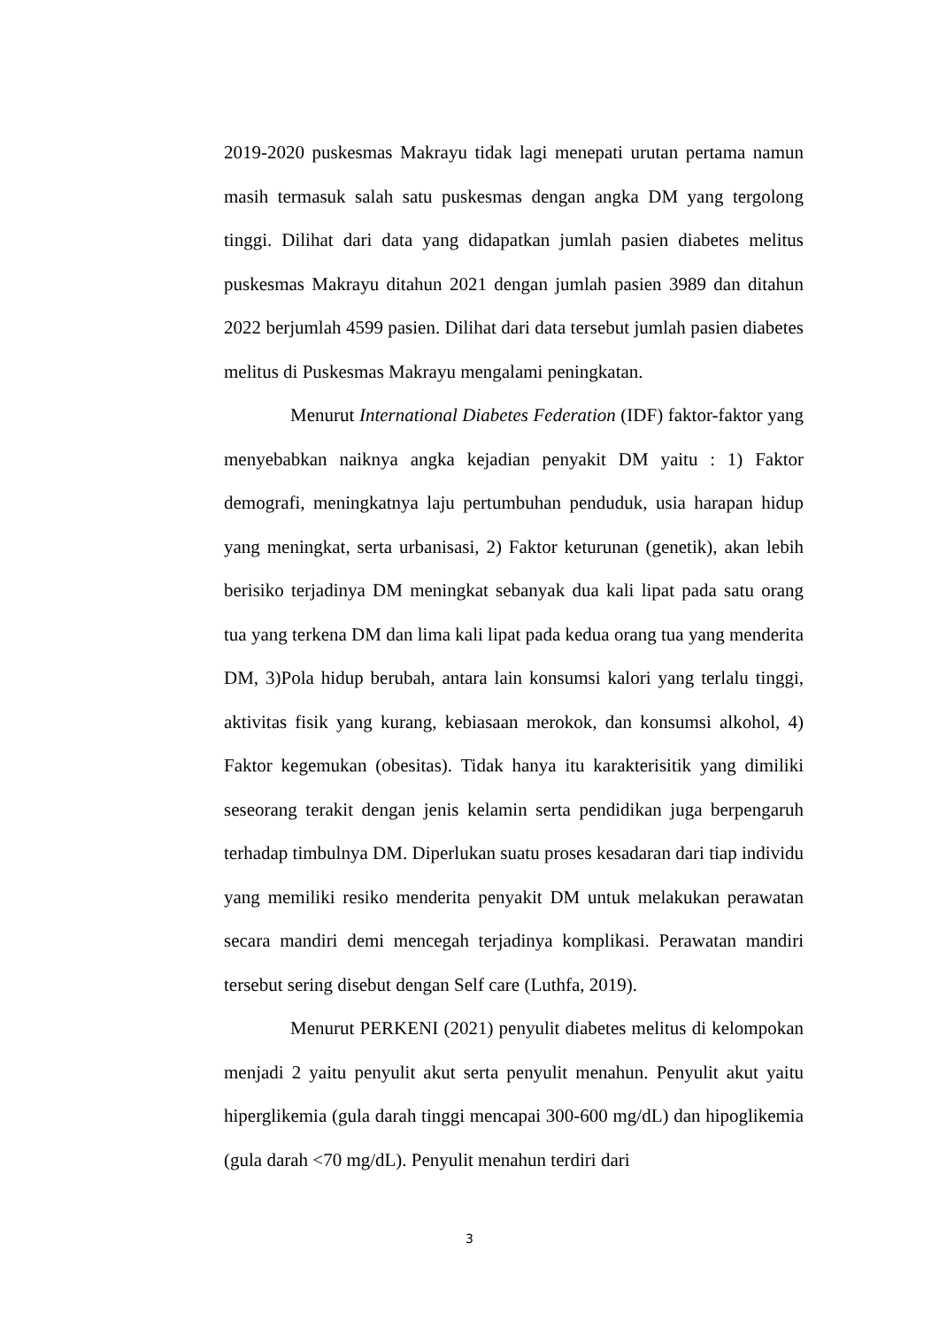2019-2020 puskesmas Makrayu tidak lagi menepati urutan pertama namun masih termasuk salah satu puskesmas dengan angka DM yang tergolong tinggi. Dilihat dari data yang didapatkan jumlah pasien diabetes melitus puskesmas Makrayu ditahun 2021 dengan jumlah pasien 3989 dan ditahun 2022 berjumlah 4599 pasien. Dilihat dari data tersebut jumlah pasien diabetes melitus di Puskesmas Makrayu mengalami peningkatan.
Menurut International Diabetes Federation (IDF) faktor-faktor yang menyebabkan naiknya angka kejadian penyakit DM yaitu : 1) Faktor demografi, meningkatnya laju pertumbuhan penduduk, usia harapan hidup yang meningkat, serta urbanisasi, 2) Faktor keturunan (genetik), akan lebih berisiko terjadinya DM meningkat sebanyak dua kali lipat pada satu orang tua yang terkena DM dan lima kali lipat pada kedua orang tua yang menderita DM, 3)Pola hidup berubah, antara lain konsumsi kalori yang terlalu tinggi, aktivitas fisik yang kurang, kebiasaan merokok, dan konsumsi alkohol, 4) Faktor kegemukan (obesitas). Tidak hanya itu karakterisitik yang dimiliki seseorang terakit dengan jenis kelamin serta pendidikan juga berpengaruh terhadap timbulnya DM. Diperlukan suatu proses kesadaran dari tiap individu yang memiliki resiko menderita penyakit DM untuk melakukan perawatan secara mandiri demi mencegah terjadinya komplikasi. Perawatan mandiri tersebut sering disebut dengan Self care (Luthfa, 2019).
Menurut PERKENI (2021) penyulit diabetes melitus di kelompokan menjadi 2 yaitu penyulit akut serta penyulit menahun. Penyulit akut yaitu hiperglikemia (gula darah tinggi mencapai 300-600 mg/dL) dan hipoglikemia (gula darah <70 mg/dL). Penyulit menahun terdiri dari
3